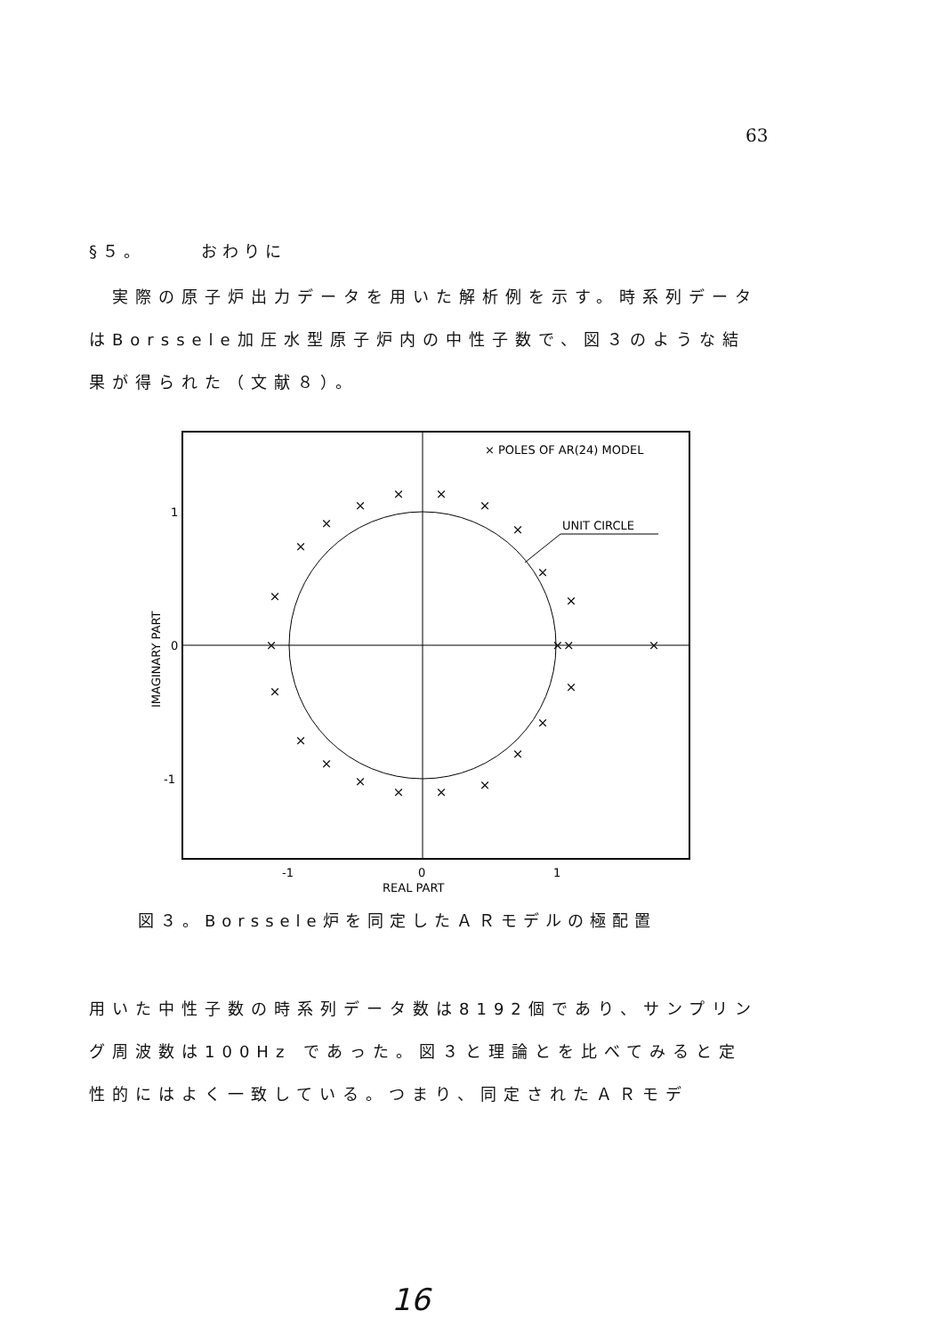63
§５。　　　おわりに
　実際の原子炉出力データを用いた解析例を示す。時系列データはBorssele加圧水型原子炉内の中性子数で、図３のような結果が得られた（文献８）。
× POLES OF AR(24) MODEL
UNIT CIRCLE
1
0
-1
-1
0
1
REAL PART
IMAGINARY PART
×
×
×
×
×
×
×
×
×
×
×
××
×
×
×
×
×
×
×
×
×
×
×
図３。Borssele炉を同定したＡＲモデルの極配置
用いた中性子数の時系列データ数は8192個であり、サンプリング周波数は100Hz であった。図３と理論とを比べてみると定性的にはよく一致している。つまり、同定されたＡＲモデ
16